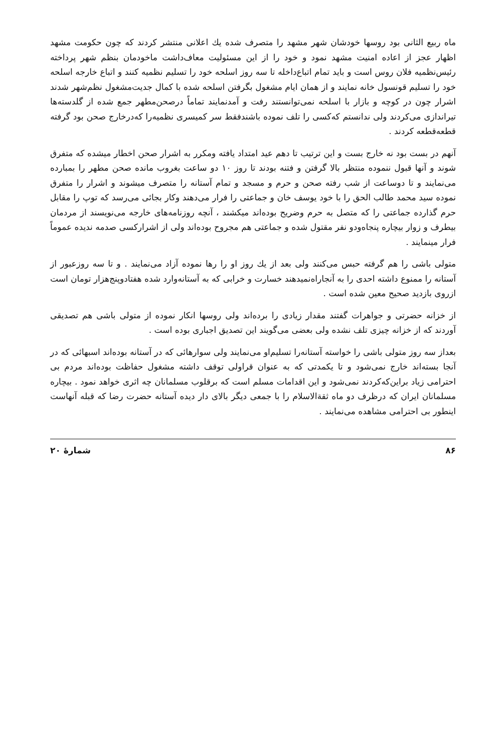ماه ربیع الثانی بود روسها خودشان شهر مشهد را متصرف شده یك اعلانی منتشر کردند که چون حکومت مشهد اظهار عجز از اعاده امنیت مشهد نمود و خود را از این مسئولیت معاف‌داشت ماخودمان بنظم شهر پرداخته رئیس‌نظمیه فلان روس است و باید تمام اتباع‌داخله تا سه روز اسلحه خود را تسلیم نظمیه کنند و اتباع خارجه اسلحه خود را تسلیم قونسول خانه نمایند و از همان ایام مشغول بگرفتن اسلحه شده با کمال جدیت‌مشغول نظم‌شهر شدند اشرار چون در کوچه و بازار با اسلحه نمی‌توانستند رفت و آمدنمایند تماماً درصحن‌مطهر جمع شده از گلدسته‌ها تیراندازی می‌کردند ولی ندانستم که‌کسی را تلف نموده باشندفقط سر کمیسری نظمیه‌را که‌درخارج صحن بود گرفته قطعه‌قطعه کردند .
آنهم در بست بود نه خارج بست و این ترتیب تا دهم عید امتداد یافته ومکرر به اشرار صحن اخطار میشده که متفرق شوند و آنها قبول ننموده منتظر بالا گرفتن و فتنه بودند تا روز ۱۰ دو ساعت بغروب مانده صحن مطهر را بمبارده می‌نمایند و تا دوساعت از شب رفته صحن و حرم و مسجد و تمام آستانه را متصرف میشوند و اشرار را متفرق نموده سید محمد طالب الحق را با خود یوسف خان و جماعتی را فرار می‌دهند وکار بجائی می‌رسد که توپ را مقابل حرم گذارده جماعتی را که متصل به حرم وضریح بوده‌اند میکشند ، آنچه روزنامه‌های خارجه می‌نویسند از مردمان بیطرف و زوار بیچاره پنجاه‌ودو نفر مقتول شده و جماعتی هم مجروح بوده‌اند ولی از اشرارکسی صدمه ندیده عموماً فرار مینمایند .
متولی باشی را هم گرفته حبس می‌کنند ولی بعد از یك روز او را رها نموده آزاد می‌نمایند . و تا سه روزعبور از آستانه را ممنوع داشته احدی را به آنجاراه‌نمیدهند خسارت و خرابی که به آستانه‌وارد شده هفتادوپنج‌هزار تومان است ازروی بازدید صحیح معین شده است .
از خزانه حضرتی و جواهرات گفتند مقدار زیادی را برده‌اند ولی روسها انکار نموده از متولی باشی هم تصدیقی آوردند که از خزانه چیزی تلف نشده ولی بعضی می‌گویند این تصدیق اجباری بوده است .
بعداز سه روز متولی باشی را خواسته آستانه‌را تسلیم‌او می‌نمایند ولی سوارهائی که در آستانه بوده‌اند اسبهائی که در آنجا بسته‌اند خارج نمی‌شود و تا یکمدتی که به عنوان قراولی توقف داشته مشغول حفاظت بوده‌اند مردم بی احترامی زیاد براین‌که‌کردند نمی‌شود و این اقدامات مسلم است که برقلوب مسلمانان چه اثری خواهد نمود . بیچاره مسلمانان ایران که درظرف دو ماه ثقةالاسلام را با جمعی دیگر بالای دار دیده آستانه حضرت رضا که قبله آنهاست اینطور بی احترامی مشاهده می‌نمایند .
۸۶ شمارهٔ ۲۰